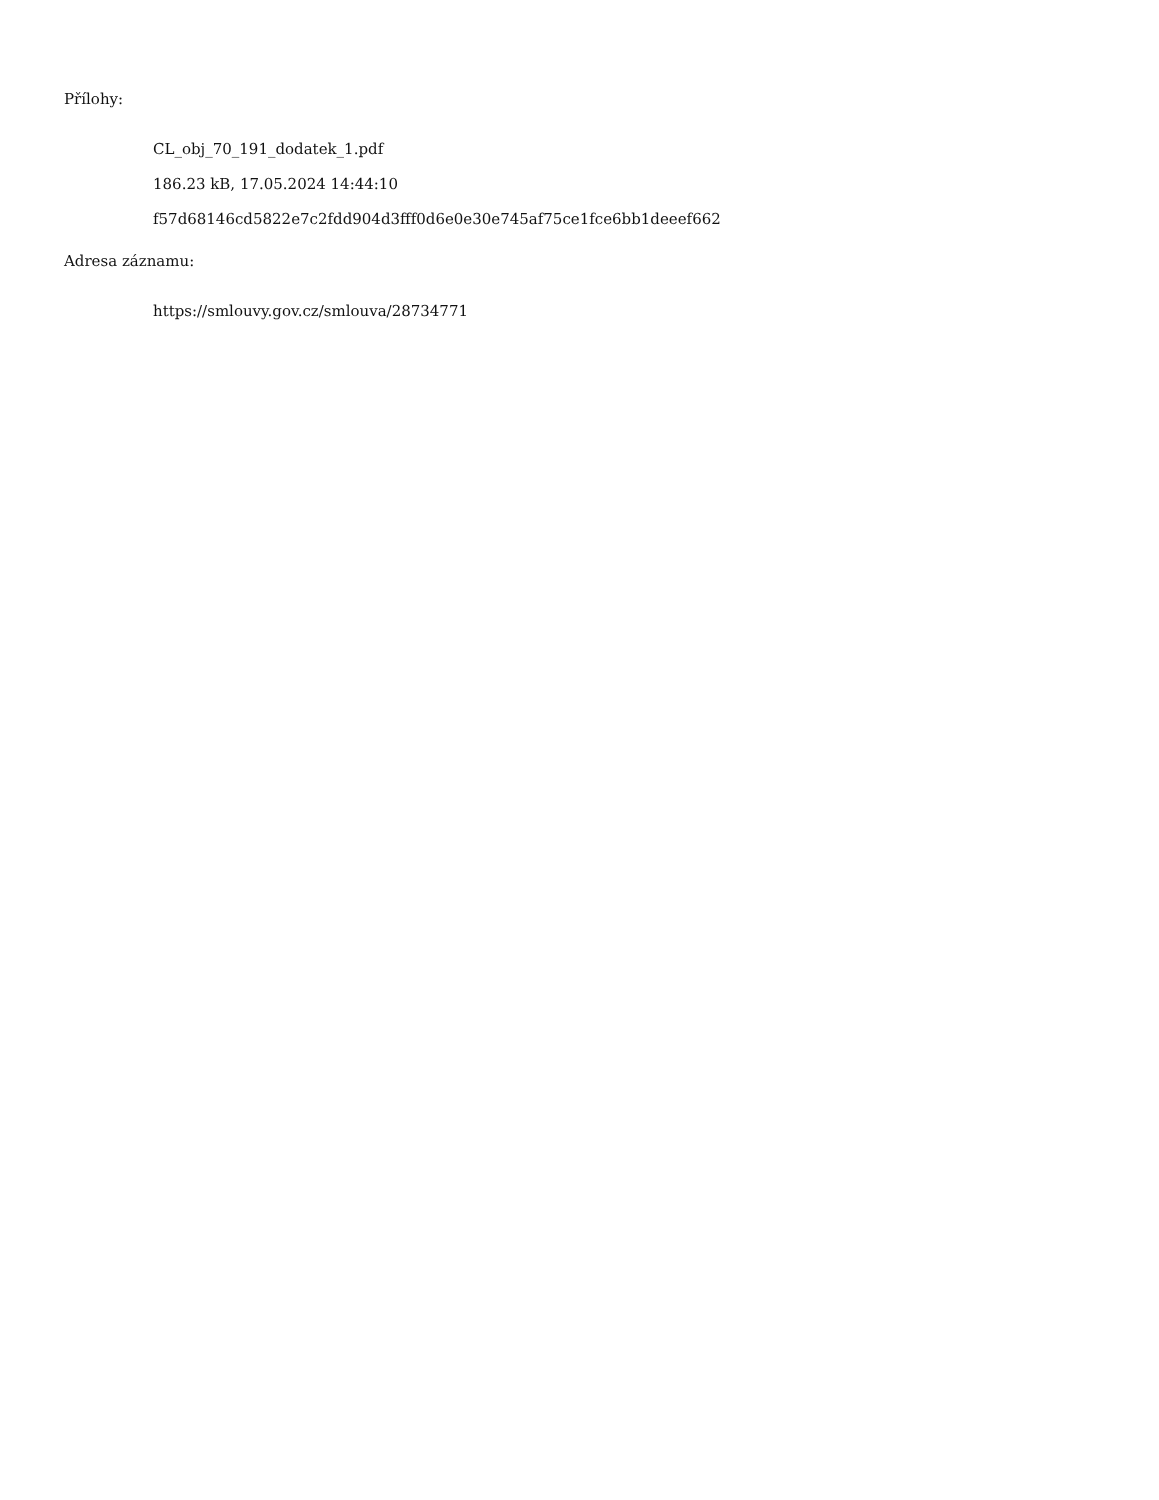Přílohy:
CL_obj_70_191_dodatek_1.pdf
186.23 kB, 17.05.2024 14:44:10
f57d68146cd5822e7c2fdd904d3fff0d6e0e30e745af75ce1fce6bb1deeef662
Adresa záznamu:
https://smlouvy.gov.cz/smlouva/28734771